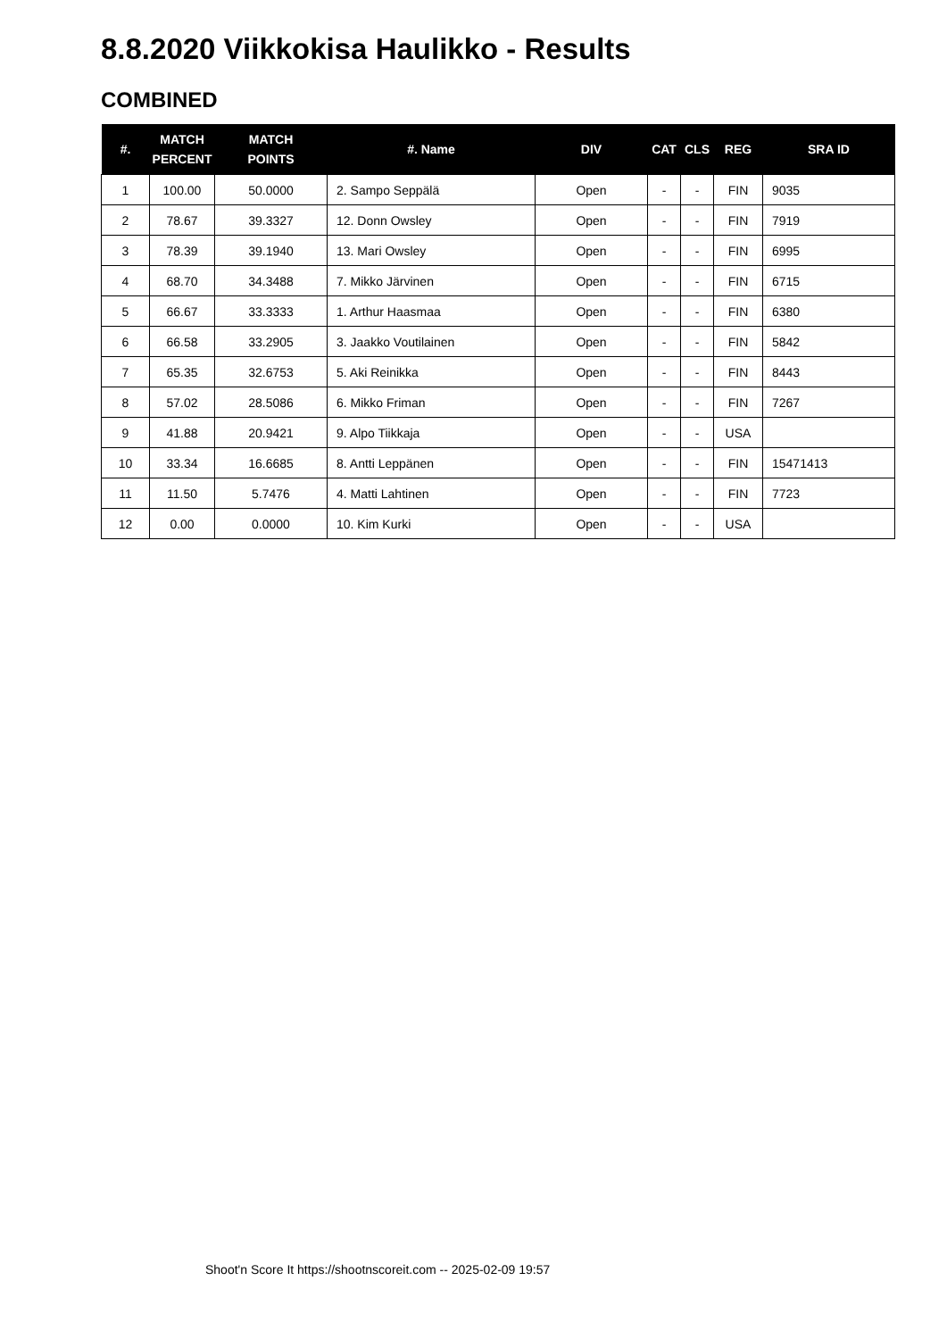8.8.2020 Viikkokisa Haulikko - Results
COMBINED
| #. | MATCH PERCENT | MATCH POINTS | #. Name | DIV | CAT | CLS | REG | SRA ID |
| --- | --- | --- | --- | --- | --- | --- | --- | --- |
| 1 | 100.00 | 50.0000 | 2. Sampo Seppälä | Open | - | - | FIN | 9035 |
| 2 | 78.67 | 39.3327 | 12. Donn Owsley | Open | - | - | FIN | 7919 |
| 3 | 78.39 | 39.1940 | 13. Mari Owsley | Open | - | - | FIN | 6995 |
| 4 | 68.70 | 34.3488 | 7. Mikko Järvinen | Open | - | - | FIN | 6715 |
| 5 | 66.67 | 33.3333 | 1. Arthur Haasmaa | Open | - | - | FIN | 6380 |
| 6 | 66.58 | 33.2905 | 3. Jaakko Voutilainen | Open | - | - | FIN | 5842 |
| 7 | 65.35 | 32.6753 | 5. Aki Reinikka | Open | - | - | FIN | 8443 |
| 8 | 57.02 | 28.5086 | 6. Mikko Friman | Open | - | - | FIN | 7267 |
| 9 | 41.88 | 20.9421 | 9. Alpo Tiikkaja | Open | - | - | USA | |
| 10 | 33.34 | 16.6685 | 8. Antti Leppänen | Open | - | - | FIN | 15471413 |
| 11 | 11.50 | 5.7476 | 4. Matti Lahtinen | Open | - | - | FIN | 7723 |
| 12 | 0.00 | 0.0000 | 10. Kim Kurki | Open | - | - | USA | |
Shoot'n Score It https://shootnscoreit.com -- 2025-02-09 19:57